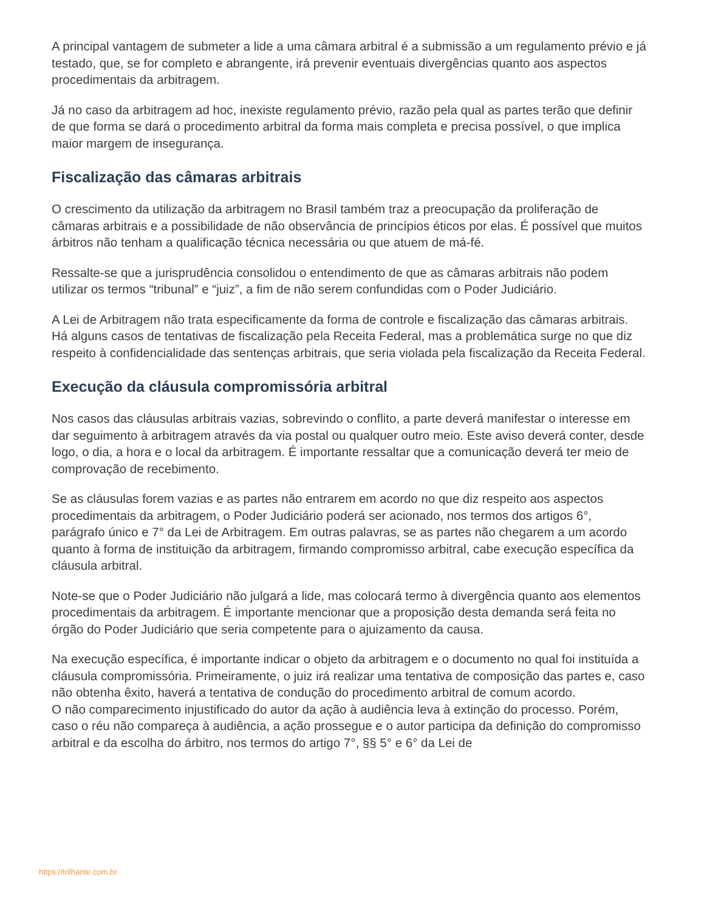A principal vantagem de submeter a lide a uma câmara arbitral é a submissão a um regulamento prévio e já testado, que, se for completo e abrangente, irá prevenir eventuais divergências quanto aos aspectos procedimentais da arbitragem.
Já no caso da arbitragem ad hoc, inexiste regulamento prévio, razão pela qual as partes terão que definir de que forma se dará o procedimento arbitral da forma mais completa e precisa possível, o que implica maior margem de insegurança.
Fiscalização das câmaras arbitrais
O crescimento da utilização da arbitragem no Brasil também traz a preocupação da proliferação de câmaras arbitrais e a possibilidade de não observância de princípios éticos por elas. É possível que muitos árbitros não tenham a qualificação técnica necessária ou que atuem de má-fé.
Ressalte-se que a jurisprudência consolidou o entendimento de que as câmaras arbitrais não podem utilizar os termos “tribunal” e “juiz”, a fim de não serem confundidas com o Poder Judiciário.
A Lei de Arbitragem não trata especificamente da forma de controle e fiscalização das câmaras arbitrais. Há alguns casos de tentativas de fiscalização pela Receita Federal, mas a problemática surge no que diz respeito à confidencialidade das sentenças arbitrais, que seria violada pela fiscalização da Receita Federal.
Execução da cláusula compromissória arbitral
Nos casos das cláusulas arbitrais vazias, sobrevindo o conflito, a parte deverá manifestar o interesse em dar seguimento à arbitragem através da via postal ou qualquer outro meio. Este aviso deverá conter, desde logo, o dia, a hora e o local da arbitragem. É importante ressaltar que a comunicação deverá ter meio de comprovação de recebimento.
Se as cláusulas forem vazias e as partes não entrarem em acordo no que diz respeito aos aspectos procedimentais da arbitragem, o Poder Judiciário poderá ser acionado, nos termos dos artigos 6°, parágrafo único e 7° da Lei de Arbitragem. Em outras palavras, se as partes não chegarem a um acordo quanto à forma de instituição da arbitragem, firmando compromisso arbitral, cabe execução específica da cláusula arbitral.
Note-se que o Poder Judiciário não julgará a lide, mas colocará termo à divergência quanto aos elementos procedimentais da arbitragem. É importante mencionar que a proposição desta demanda será feita no órgão do Poder Judiciário que seria competente para o ajuizamento da causa.
Na execução específica, é importante indicar o objeto da arbitragem e o documento no qual foi instituída a cláusula compromissória. Primeiramente, o juiz irá realizar uma tentativa de composição das partes e, caso não obtenha êxito, haverá a tentativa de condução do procedimento arbitral de comum acordo.
O não comparecimento injustificado do autor da ação à audiência leva à extinção do processo. Porém, caso o réu não compareça à audiência, a ação prossegue e o autor participa da definição do compromisso arbitral e da escolha do árbitro, nos termos do artigo 7°, §§ 5° e 6° da Lei de
https://trilhante.com.br